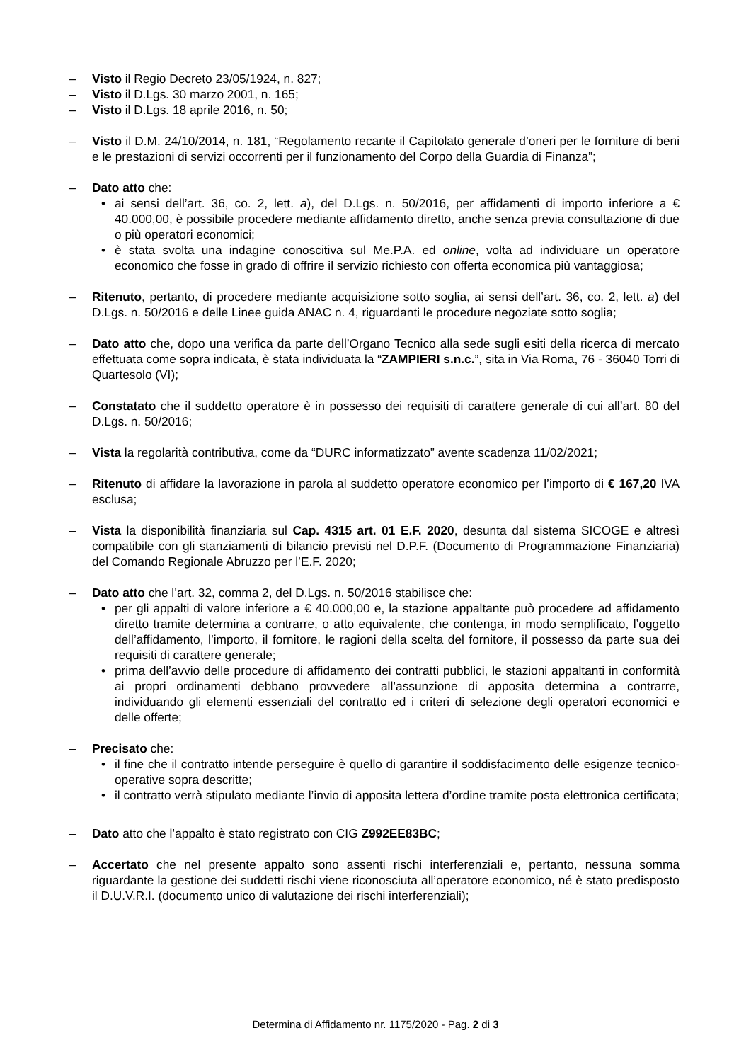– Visto il Regio Decreto 23/05/1924, n. 827;
– Visto il D.Lgs. 30 marzo 2001, n. 165;
– Visto il D.Lgs. 18 aprile 2016, n. 50;
– Visto il D.M. 24/10/2014, n. 181, “Regolamento recante il Capitolato generale d’oneri per le forniture di beni e le prestazioni di servizi occorrenti per il funzionamento del Corpo della Guardia di Finanza”;
– Dato atto che:
• ai sensi dell’art. 36, co. 2, lett. a), del D.Lgs. n. 50/2016, per affidamenti di importo inferiore a € 40.000,00, è possibile procedere mediante affidamento diretto, anche senza previa consultazione di due o più operatori economici;
• è stata svolta una indagine conoscitiva sul Me.P.A. ed online, volta ad individuare un operatore economico che fosse in grado di offrire il servizio richiesto con offerta economica più vantaggiosa;
– Ritenuto, pertanto, di procedere mediante acquisizione sotto soglia, ai sensi dell’art. 36, co. 2, lett. a) del D.Lgs. n. 50/2016 e delle Linee guida ANAC n. 4, riguardanti le procedure negoziate sotto soglia;
– Dato atto che, dopo una verifica da parte dell’Organo Tecnico alla sede sugli esiti della ricerca di mercato effettuata come sopra indicata, è stata individuata la “ZAMPIERI s.n.c.”, sita in Via Roma, 76 - 36040 Torri di Quartesolo (VI);
– Constatato che il suddetto operatore è in possesso dei requisiti di carattere generale di cui all’art. 80 del D.Lgs. n. 50/2016;
– Vista la regolarità contributiva, come da “DURC informatizzato” avente scadenza 11/02/2021;
– Ritenuto di affidare la lavorazione in parola al suddetto operatore economico per l’importo di € 167,20 IVA esclusa;
– Vista la disponibilità finanziaria sul Cap. 4315 art. 01 E.F. 2020, desunta dal sistema SICOGE e altresì compatibile con gli stanziamenti di bilancio previsti nel D.P.F. (Documento di Programmazione Finanziaria) del Comando Regionale Abruzzo per l’E.F. 2020;
– Dato atto che l’art. 32, comma 2, del D.Lgs. n. 50/2016 stabilisce che:
• per gli appalti di valore inferiore a € 40.000,00 e, la stazione appaltante può procedere ad affidamento diretto tramite determina a contrarre, o atto equivalente, che contenga, in modo semplificato, l’oggetto dell’affidamento, l’importo, il fornitore, le ragioni della scelta del fornitore, il possesso da parte sua dei requisiti di carattere generale;
• prima dell’avvio delle procedure di affidamento dei contratti pubblici, le stazioni appaltanti in conformità ai propri ordinamenti debbano provvedere all’assunzione di apposita determina a contrarre, individuando gli elementi essenziali del contratto ed i criteri di selezione degli operatori economici e delle offerte;
– Precisato che:
• il fine che il contratto intende perseguire è quello di garantire il soddisfacimento delle esigenze tecnico-operative sopra descritte;
• il contratto verrà stipulato mediante l’invio di apposita lettera d’ordine tramite posta elettronica certificata;
– Dato atto che l’appalto è stato registrato con CIG Z992EE83BC;
– Accertato che nel presente appalto sono assenti rischi interferenziali e, pertanto, nessuna somma riguardante la gestione dei suddetti rischi viene riconosciuta all’operatore economico, né è stato predisposto il D.U.V.R.I. (documento unico di valutazione dei rischi interferenziali);
Determina di Affidamento nr. 1175/2020 - Pag. 2 di 3